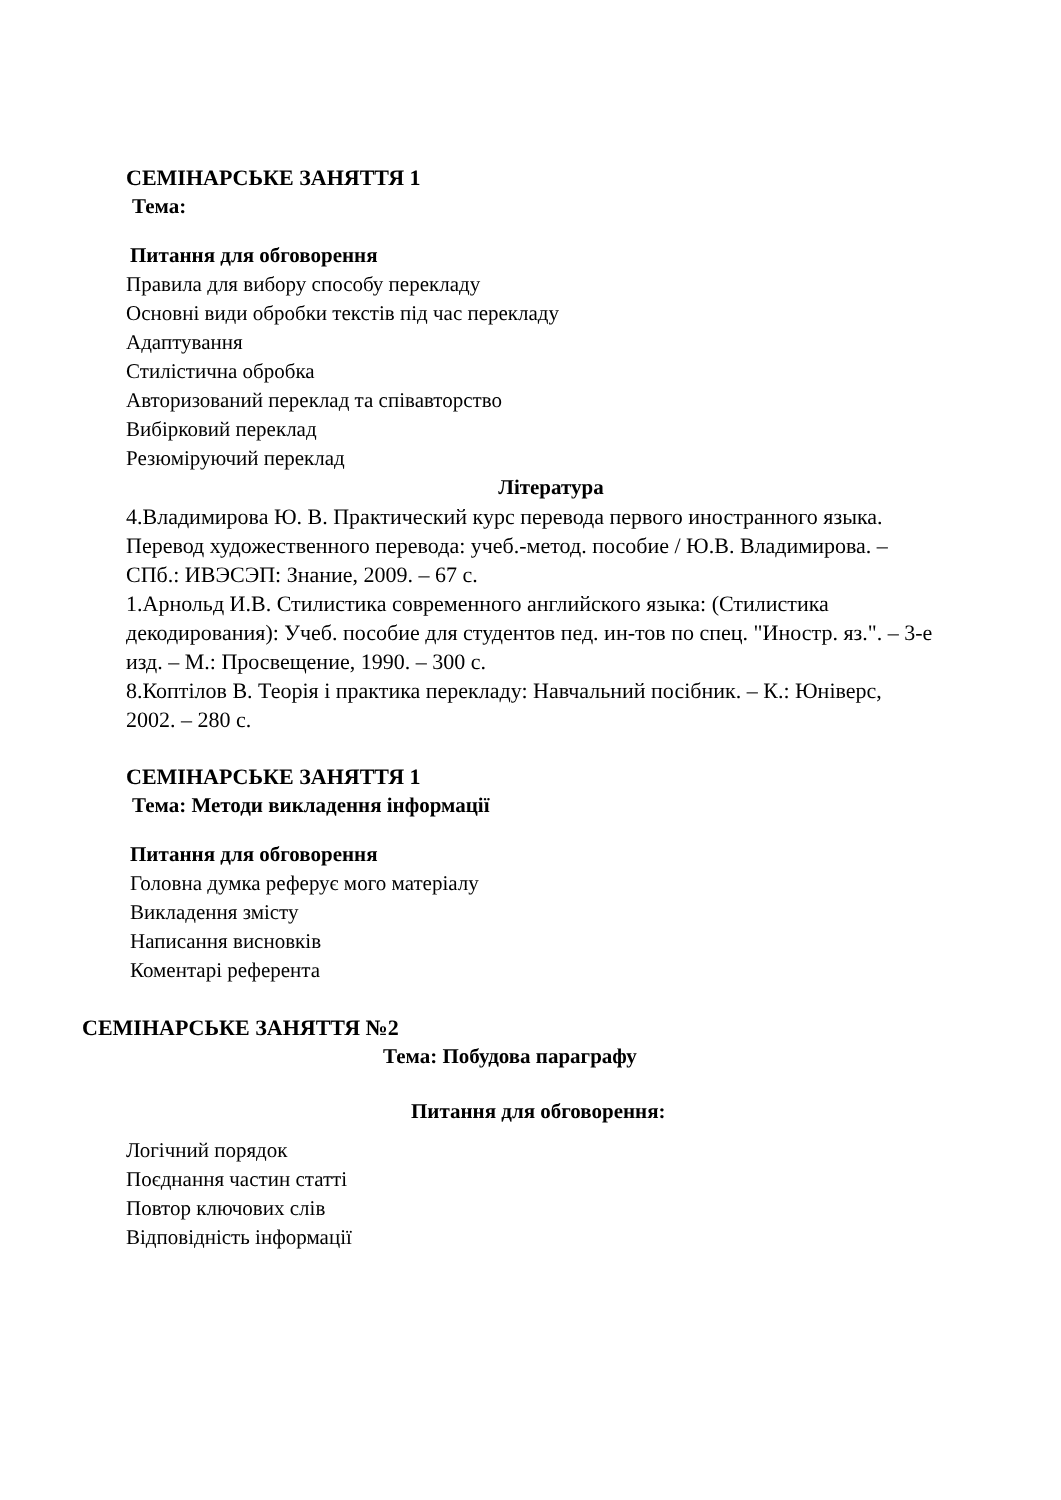СЕМІНАРСЬКЕ ЗАНЯТТЯ 1
Тема:
Питання для обговорення
Правила для вибору способу перекладу
Основні види обробки текстів під час перекладу
Адаптування
Стилістична обробка
Авторизований переклад та співавторство
Вибірковий переклад
Резюміруючий переклад
Література
4.Владимирова Ю. В. Практический курс перевода первого иностранного языка. Перевод художественного перевода: учеб.-метод. пособие / Ю.В. Владимирова. – СПб.: ИВЭСЭП: Знание, 2009. – 67 с.
1.Арнольд И.В. Стилистика современного английского языка: (Стилистика декодирования): Учеб. пособие для студентов пед. ин-тов по спец. "Иностр. яз.". – 3-е изд. – М.: Просвещение, 1990. – 300 с.
8.Коптілов В. Теорія і практика перекладу: Навчальний посібник. – К.: Юніверс, 2002. – 280 с.
СЕМІНАРСЬКЕ ЗАНЯТТЯ 1
Тема: Методи викладення інформації
Питання для обговорення
Головна думка реферує мого матеріалу
Викладення змісту
Написання висновків
Коментарі референта
СЕМІНАРСЬКЕ ЗАНЯТТЯ №2
Тема: Побудова параграфу
Питання для обговорення:
Логічний порядок
Поєднання частин статті
Повтор ключових слів
Відповідність інформації